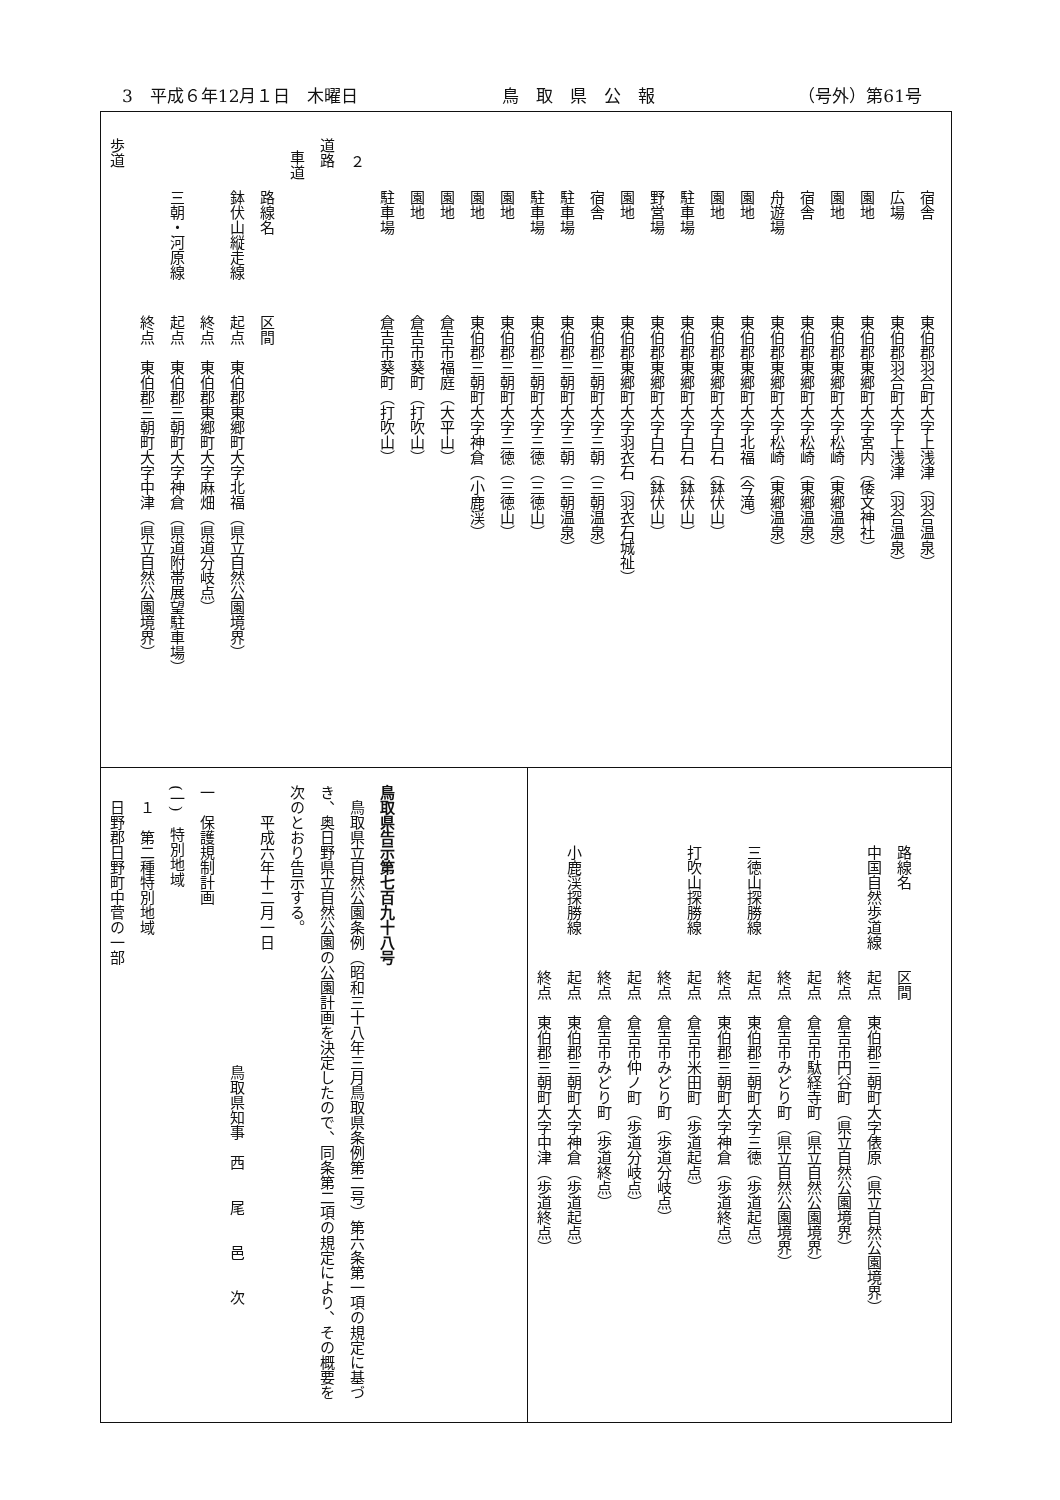3　平成６年12月１日　木曜日 鳥　取　県　公　報 （号外）第61号
宿舎 東伯郡羽合町大字上浅津（羽合温泉）
広場 東伯郡羽合町大字上浅津（羽合温泉）
園地 東伯郡東郷町大字宮内（倭文神社）
園地 東伯郡東郷町大字松崎（東郷温泉）
宿舎 東伯郡東郷町大字松崎（東郷温泉）
舟遊場 東伯郡東郷町大字松崎（東郷温泉）
園地 東伯郡東郷町大字北福（今滝）
園地 東伯郡東郷町大字白石（鉢伏山）
駐車場 東伯郡東郷町大字白石（鉢伏山）
野営場 東伯郡東郷町大字白石（鉢伏山）
園地 東伯郡東郷町大字羽衣石（羽衣石城祉）
宿舎 東伯郡三朝町大字三朝（三朝温泉）
駐車場 東伯郡三朝町大字三朝（三朝温泉）
駐車場 東伯郡三朝町大字三徳（三徳山）
園地 東伯郡三朝町大字三徳（三徳山）
園地 東伯郡三朝町大字神倉（小鹿渓）
園地 倉吉市福庭（大平山）
園地 倉吉市葵町（打吹山）
駐車場 倉吉市葵町（打吹山）
２
道路
車道
路線名 区間
鉢伏山縦走線 起点　東伯郡東郷町大字北福（県立自然公園境界）
終点　東伯郡東郷町大字麻畑（県道分岐点）
三朝・河原線 起点　東伯郡三朝町大字神倉（県道附帯展望駐車場）
終点　東伯郡三朝町大字中津（県立自然公園境界）
歩道
路線名 区間
中国自然歩道線 起点　東伯郡三朝町大字俵原（県立自然公園境界）
終点　倉吉市円谷町（県立自然公園境界）
起点　倉吉市駄経寺町（県立自然公園境界）
終点　倉吉市みどり町（県立自然公園境界）
三徳山探勝線 起点　東伯郡三朝町大字三徳（歩道起点）
終点　東伯郡三朝町大字神倉（歩道終点）
打吹山探勝線 起点　倉吉市米田町（歩道起点）
終点　倉吉市みどり町（歩道分岐点）
起点　倉吉市仲ノ町（歩道分岐点）
終点　倉吉市みどり町（歩道終点）
小鹿渓探勝線 起点　東伯郡三朝町大字神倉（歩道起点）
終点　東伯郡三朝町大字中津（歩道終点）
鳥取県告示第七百九十八号
　鳥取県立自然公園条例（昭和三十八年三月鳥取県条例第二号）第六条第一項の規定に基づき、奥日野県立自然公園の公園計画を決定したので、同条第二項の規定により、その概要を次のとおり告示する。
平成六年十二月一日
鳥取県知事　西　　尾　　邑　　次
一　保護規制計画
(一)　特別地域
１　第二種特別地域
日野郡日野町中菅の一部